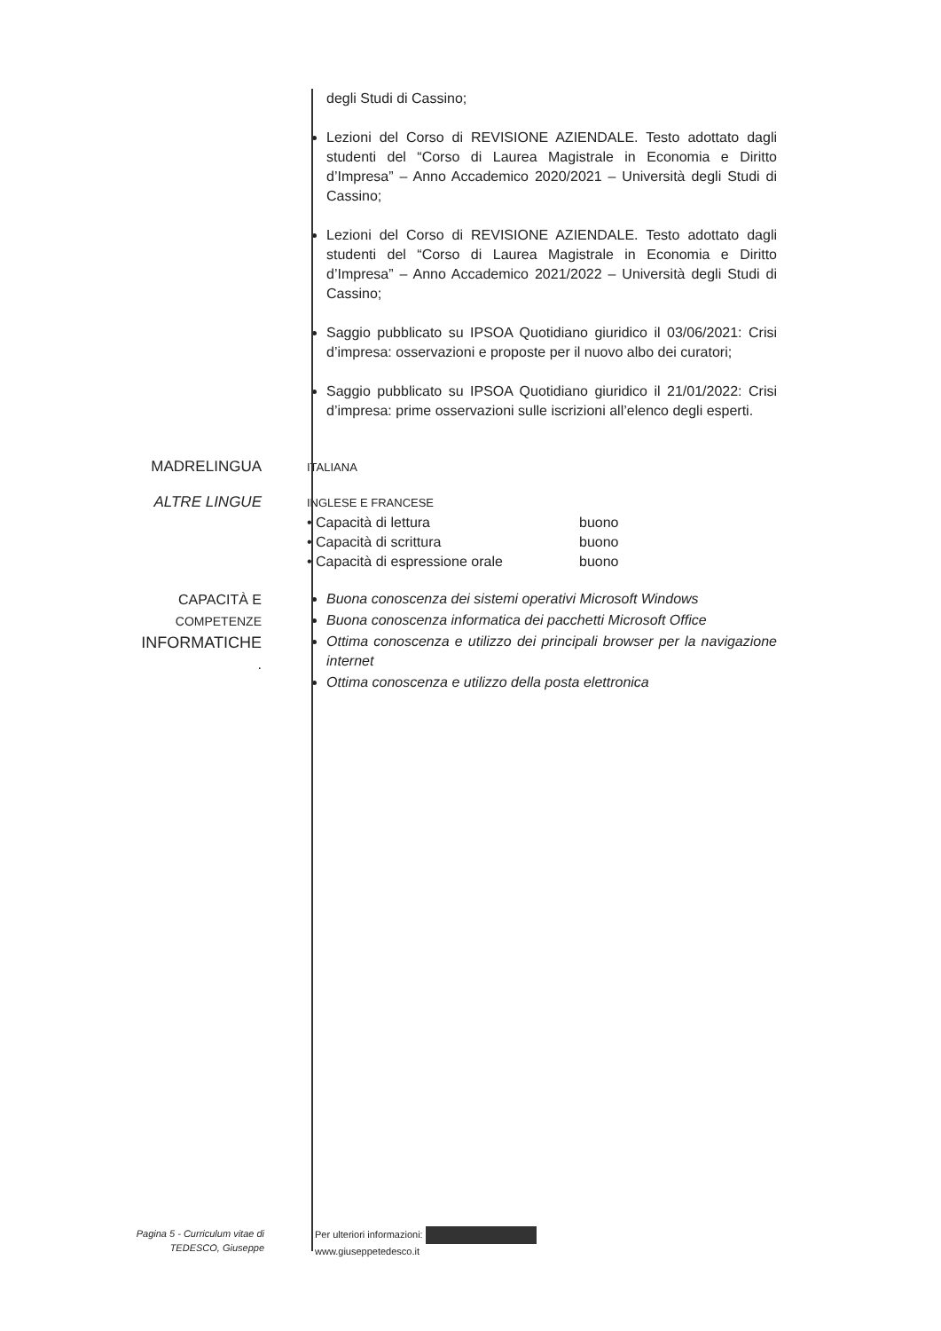degli Studi di Cassino;
Lezioni del Corso di REVISIONE AZIENDALE. Testo adottato dagli studenti del “Corso di Laurea Magistrale in Economia e Diritto d’Impresa” – Anno Accademico 2020/2021 – Università degli Studi di Cassino;
Lezioni del Corso di REVISIONE AZIENDALE. Testo adottato dagli studenti del “Corso di Laurea Magistrale in Economia e Diritto d’Impresa” – Anno Accademico 2021/2022 – Università degli Studi di Cassino;
Saggio pubblicato su IPSOA Quotidiano giuridico il 03/06/2021: Crisi d’impresa: osservazioni e proposte per il nuovo albo dei curatori;
Saggio pubblicato su IPSOA Quotidiano giuridico il 21/01/2022: Crisi d’impresa: prime osservazioni sulle iscrizioni all’elenco degli esperti.
MADRELINGUA
ITALIANA
ALTRE LINGUE
INGLESE E FRANCESE
• Capacità di lettura buono
• Capacità di scrittura buono
• Capacità di espressione orale buono
CAPACITÀ E
COMPETENZE
INFORMATICHE
.
Buona conoscenza dei sistemi operativi Microsoft Windows
Buona conoscenza informatica dei pacchetti Microsoft Office
Ottima conoscenza e utilizzo dei principali browser per la navigazione internet
Ottima conoscenza e utilizzo della posta elettronica
Pagina 5 - Curriculum vitae di
TEDESCO, Giuseppe
Per ulteriori informazioni:
www.giuseppetedesco.it